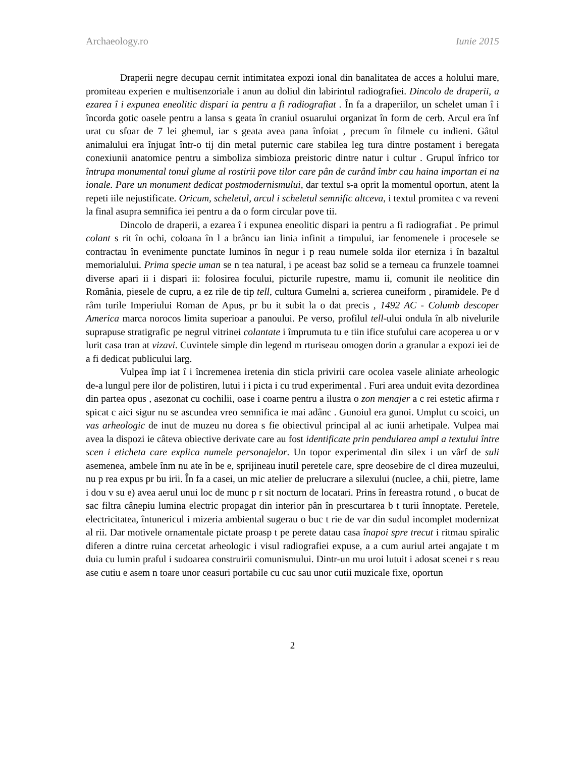Archaeology.ro Iunie 2015
Draperii negre decupau cernit intimitatea expozi ional din banalitatea de acces a holului mare, promiteau experien e multisenzoriale i anun au doliul din labirintul radiografiei. Dincolo de draperii, a ezarea î i expunea eneolitic dispari ia pentru a fi radiografiat . În fa a draperiilor, un schelet uman î i încorda gotic oasele pentru a lansa s geata în craniul osuarului organizat în form de cerb. Arcul era înf urat cu sfoar de 7 lei ghemul, iar s geata avea pana înfoiat , precum în filmele cu indieni. Gâtul animalului era înjugat într-o tij din metal puternic care stabilea leg tura dintre postament i beregata conexiunii anatomice pentru a simboliza simbioza preistoric dintre natur i cultur . Grupul înfrico tor întrupa monumental tonul glume al rostirii pove tilor care pân de curând îmbr cau haina importan ei na ionale. Pare un monument dedicat postmodernismului, dar textul s-a oprit la momentul oportun, atent la repeti iile nejustificate. Oricum, scheletul, arcul i scheletul semnific altceva, i textul promitea c va reveni la final asupra semnifica iei pentru a da o form circular pove tii.
Dincolo de draperii, a ezarea î i expunea eneolitic dispari ia pentru a fi radiografiat . Pe primul colant s rit în ochi, coloana în l a brâncu ian linia infinit a timpului, iar fenomenele i procesele se contractau în evenimente punctate luminos în negur i p reau numele solda ilor eterniza i în bazaltul memorialului. Prima specie uman se n tea natural, i pe aceast baz solid se a terneau ca frunzele toamnei diverse apari ii i dispari ii: folosirea focului, picturile rupestre, mamu ii, comunit ile neolitice din România, piesele de cupru, a ez rile de tip tell, cultura Gumelni a, scrierea cuneiform , piramidele. Pe d râm turile Imperiului Roman de Apus, pr bu it subit la o dat precis , 1492 AC - Columb descoper America marca norocos limita superioar a panoului. Pe verso, profilul tell-ului ondula în alb nivelurile suprapuse stratigrafic pe negrul vitrinei colantate i împrumuta tu e tiin ifice stufului care acoperea u or v lurit casa tran at vizavi. Cuvintele simple din legend m rturiseau omogen dorin a granular a expozi iei de a fi dedicat publicului larg.
Vulpea împ iat î i încremenea iretenia din sticla privirii care ocolea vasele aliniate arheologic de-a lungul pere ilor de polistiren, lutui i i picta i cu trud experimental . Furi area unduit evita dezordinea din partea opus , asezonat cu cochilii, oase i coarne pentru a ilustra o zon menajer a c rei estetic afirma r spicat c aici sigur nu se ascundea vreo semnifica ie mai adânc . Gunoiul era gunoi. Umplut cu scoici, un vas arheologic de inut de muzeu nu dorea s fie obiectivul principal al ac iunii arhetipale. Vulpea mai avea la dispozi ie câteva obiective derivate care au fost identificate prin pendularea ampl a textului între scen i eticheta care explica numele personajelor. Un topor experimental din silex i un vârf de suli asemenea, ambele înm nu ate în be e, sprijineau inutil peretele care, spre deosebire de cl direa muzeului, nu p rea expus pr bu irii. În fa a casei, un mic atelier de prelucrare a silexului (nuclee, a chii, pietre, lame i dou v su e) avea aerul unui loc de munc p r sit nocturn de locatari. Prins în fereastra rotund , o bucat de sac filtra cânepiu lumina electric propagat din interior pân în prescurtarea b t turii înnoptate. Peretele, electricitatea, întunericul i mizeria ambiental sugerau o buc t rie de var din sudul incomplet modernizat al rii. Dar motivele ornamentale pictate proasp t pe perete datau casa înapoi spre trecut i ritmau spiralic diferen a dintre ruina cercetat arheologic i visul radiografiei expuse, a a cum auriul artei angajate t m duia cu lumin praful i sudoarea construirii comunismului. Dintr-un mu uroi lutuit i adosat scenei r s reau ase cutiu e asem n toare unor ceasuri portabile cu cuc sau unor cutii muzicale fixe, oportun
2